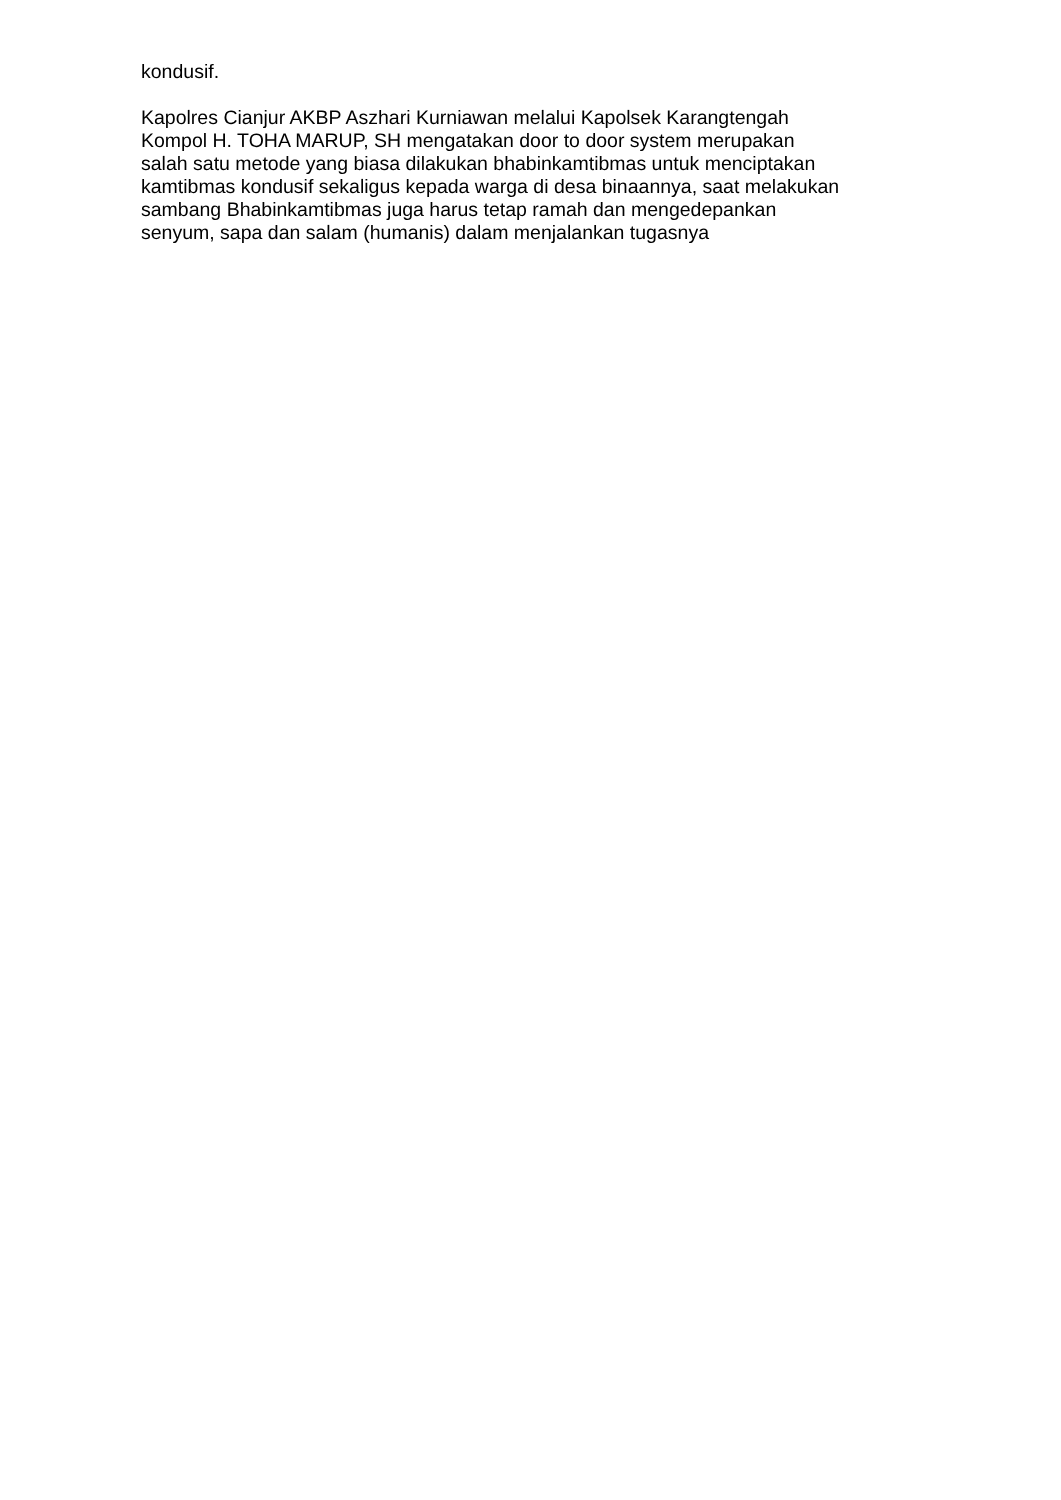kondusif.
Kapolres Cianjur AKBP Aszhari Kurniawan melalui Kapolsek Karangtengah
Kompol H. TOHA MARUP, SH mengatakan door to door system merupakan
salah satu metode yang biasa dilakukan bhabinkamtibmas untuk menciptakan
kamtibmas kondusif sekaligus kepada warga di desa binaannya, saat melakukan
sambang Bhabinkamtibmas juga harus tetap ramah dan mengedepankan
senyum, sapa dan salam (humanis) dalam menjalankan tugasnya